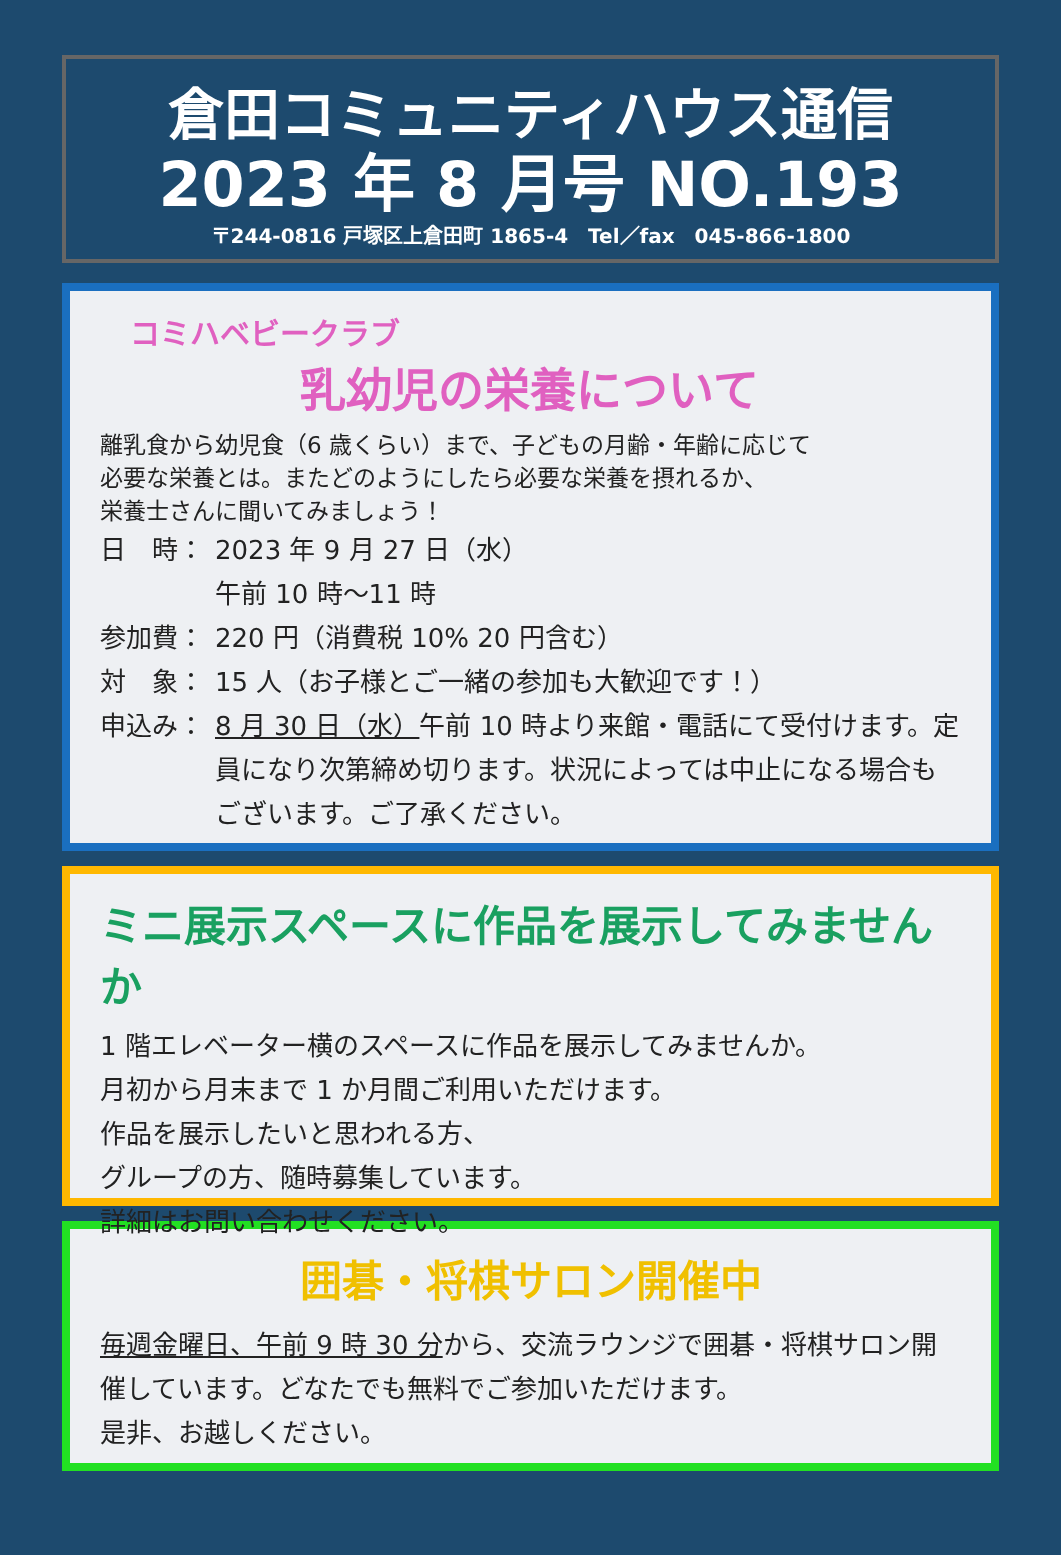倉田コミュニティハウス通信
2023 年 8 月号 NO.193
〒244-0816 戸塚区上倉田町 1865-4　Tel／fax　045-866-1800
コミハベビークラブ
乳幼児の栄養について
離乳食から幼児食（6 歳くらい）まで、子どもの月齢・年齢に応じて
必要な栄養とは。またどのようにしたら必要な栄養を摂れるか、
栄養士さんに聞いてみましょう！
日　時： 2023 年 9 月 27 日（水）
午前 10 時～11 時
参加費： 220 円（消費税 10% 20 円含む）
対　象： 15 人（お子様とご一緒の参加も大歓迎です！）
申込み： 8 月 30 日（水）午前 10 時より来館・電話にて受付けます。定員になり次第締め切ります。状況によっては中止になる場合もございます。ご了承ください。
ミニ展示スペースに作品を展示してみませんか
1 階エレベーター横のスペースに作品を展示してみませんか。
月初から月末まで 1 か月間ご利用いただけます。
作品を展示したいと思われる方、
グループの方、随時募集しています。
詳細はお問い合わせください。
囲碁・将棋サロン開催中
毎週金曜日、午前 9 時 30 分から、交流ラウンジで囲碁・将棋サロン開催しています。どなたでも無料でご参加いただけます。
是非、お越しください。